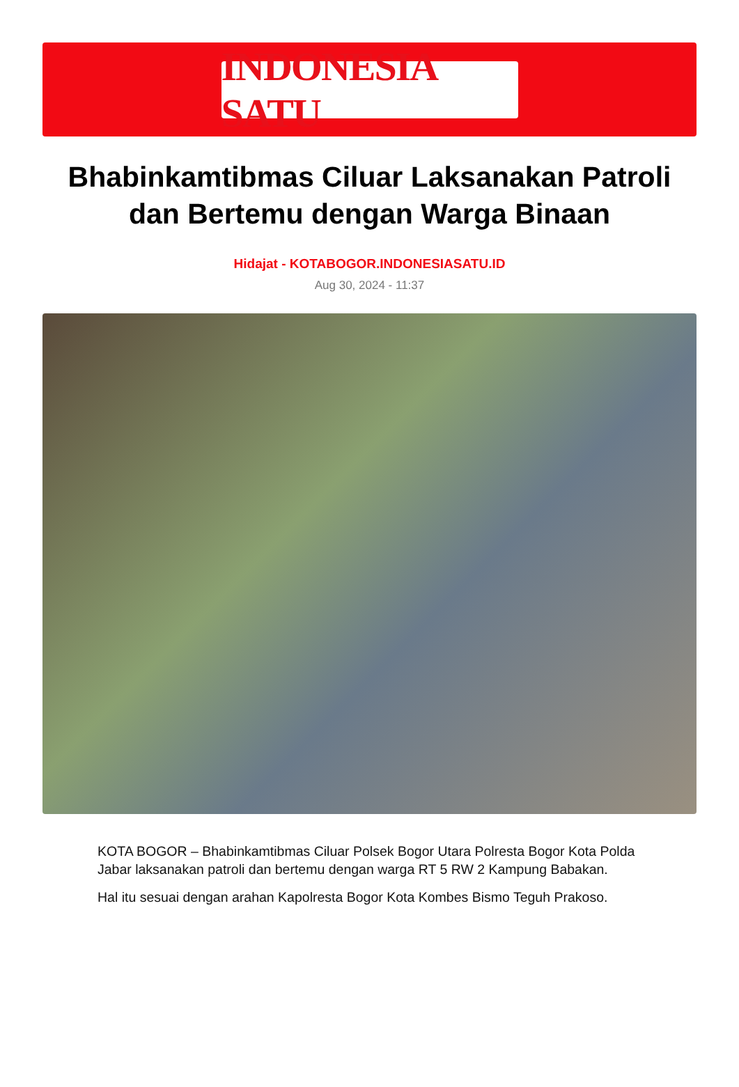INDONESIA SATU
Bhabinkamtibmas Ciluar Laksanakan Patroli dan Bertemu dengan Warga Binaan
Hidajat - KOTABOGOR.INDONESIASATU.ID
Aug 30, 2024 - 11:37
KOTA BOGOR – Bhabinkamtibmas Ciluar Polsek Bogor Utara Polresta Bogor Kota Polda Jabar laksanakan patroli dan bertemu dengan warga RT 5 RW 2 Kampung Babakan.
Hal itu sesuai dengan arahan Kapolresta Bogor Kota Kombes Bismo Teguh Prakoso.